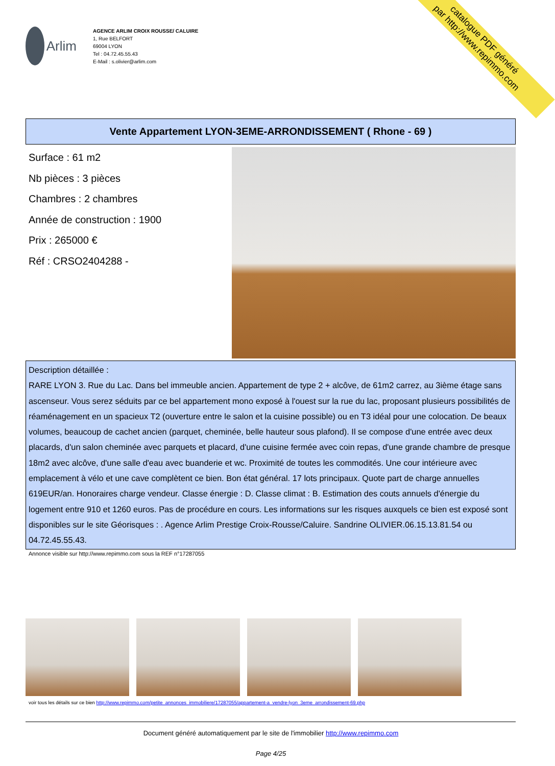Arlim
AGENCE ARLIM CROIX ROUSSE/ CALUIRE
1, Rue BELFORT
69004 LYON
Tel : 04.72.45.55.43
E-Mail : s.olivier@arlim.com
catalogue PDF généré
par http://www.repimmo.com
Vente Appartement LYON-3EME-ARRONDISSEMENT ( Rhone - 69 )
Surface : 61 m2
Nb pièces : 3 pièces
Chambres : 2 chambres
Année de construction : 1900
Prix : 265000 €
Réf : CRSO2404288 -
Description détaillée :
RARE LYON 3. Rue du Lac. Dans bel immeuble ancien. Appartement de type 2 + alcôve, de 61m2 carrez, au 3ième étage sans ascenseur. Vous serez séduits par ce bel appartement mono exposé à l'ouest sur la rue du lac, proposant plusieurs possibilités de réaménagement en un spacieux T2 (ouverture entre le salon et la cuisine possible) ou en T3 idéal pour une colocation. De beaux volumes, beaucoup de cachet ancien (parquet, cheminée, belle hauteur sous plafond). Il se compose d'une entrée avec deux placards, d'un salon cheminée avec parquets et placard, d'une cuisine fermée avec coin repas, d'une grande chambre de presque 18m2 avec alcôve, d'une salle d'eau avec buanderie et wc. Proximité de toutes les commodités. Une cour intérieure avec emplacement à vélo et une cave complètent ce bien. Bon état général. 17 lots principaux. Quote part de charge annuelles 619EUR/an. Honoraires charge vendeur. Classe énergie : D. Classe climat : B. Estimation des couts annuels d'énergie du logement entre 910 et 1260 euros. Pas de procédure en cours. Les informations sur les risques auxquels ce bien est exposé sont disponibles sur le site Géorisques : . Agence Arlim Prestige Croix-Rousse/Caluire. Sandrine OLIVIER.06.15.13.81.54 ou 04.72.45.55.43.
Annonce visible sur http://www.repimmo.com sous la REF n°17287055
voir tous les détails sur ce bien http://www.repimmo.com/petite_annonces_immobiliere/17287055/appartement-a_vendre-lyon_3eme_arrondissement-69.php
Document généré automatiquement par le site de l'immobilier http://www.repimmo.com
Page 4/25